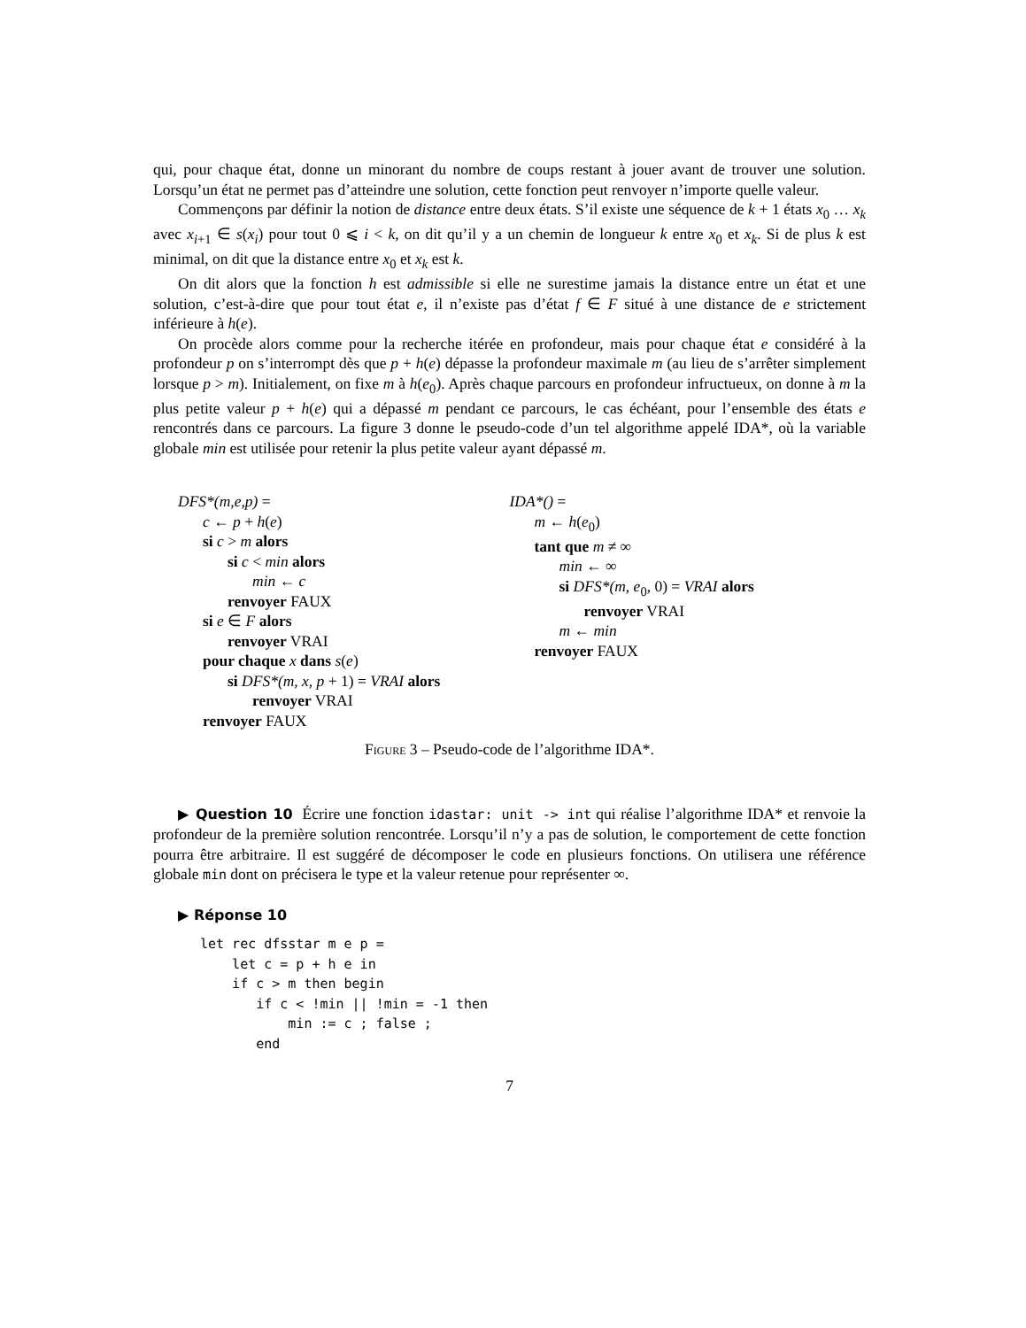qui, pour chaque état, donne un minorant du nombre de coups restant à jouer avant de trouver une solution. Lorsqu’un état ne permet pas d’atteindre une solution, cette fonction peut renvoyer n’importe quelle valeur.
Commençons par définir la notion de distance entre deux états. S’il existe une séquence de k + 1 états x<sub>0</sub> … x<sub>k</sub> avec x<sub>i+1</sub> ∈ s(x<sub>i</sub>) pour tout 0 ⩽ i < k, on dit qu’il y a un chemin de longueur k entre x<sub>0</sub> et x<sub>k</sub>. Si de plus k est minimal, on dit que la distance entre x<sub>0</sub> et x<sub>k</sub> est k.
On dit alors que la fonction h est admissible si elle ne surestime jamais la distance entre un état et une solution, c’est-à-dire que pour tout état e, il n’existe pas d’état f ∈ F situé à une distance de e strictement inférieure à h(e).
On procède alors comme pour la recherche itérée en profondeur, mais pour chaque état e considéré à la profondeur p on s’interrompt dès que p + h(e) dépasse la profondeur maximale m (au lieu de s’arrêter simplement lorsque p > m). Initialement, on fixe m à h(e<sub>0</sub>). Après chaque parcours en profondeur infructueux, on donne à m la plus petite valeur p + h(e) qui a dépassé m pendant ce parcours, le cas échéant, pour l’ensemble des états e rencontrés dans ce parcours. La figure 3 donne le pseudo-code d’un tel algorithme appelé IDA*, où la variable globale min est utilisée pour retenir la plus petite valeur ayant dépassé m.
DFS*(m,e,p) =
c ← p + h(e)
si c > m alors
si c < min alors
min ← c
renvoyer FAUX
si e ∈ F alors
renvoyer VRAI
pour chaque x dans s(e)
si DFS*(m, x, p + 1) = VRAI alors
renvoyer VRAI
renvoyer FAUX
IDA*() =
m ← h(e<sub>0</sub>)
tant que m ≠ ∞
min ← ∞
si DFS*(m, e<sub>0</sub>, 0) = VRAI alors
renvoyer VRAI
m ← min
renvoyer FAUX
Figure 3 – Pseudo-code de l’algorithme IDA*.
▶ Question 10 Écrire une fonction idastar: unit -> int qui réalise l’algorithme IDA* et renvoie la profondeur de la première solution rencontrée. Lorsqu’il n’y a pas de solution, le comportement de cette fonction pourra être arbitraire. Il est suggéré de décomposer le code en plusieurs fonctions. On utilisera une référence globale min dont on précisera le type et la valeur retenue pour représenter ∞.
▶ Réponse 10
let rec dfsstar m e p =
    let c = p + h e in
    if c > m then begin
       if c < !min || !min = -1 then
           min := c ; false ;
       end
7